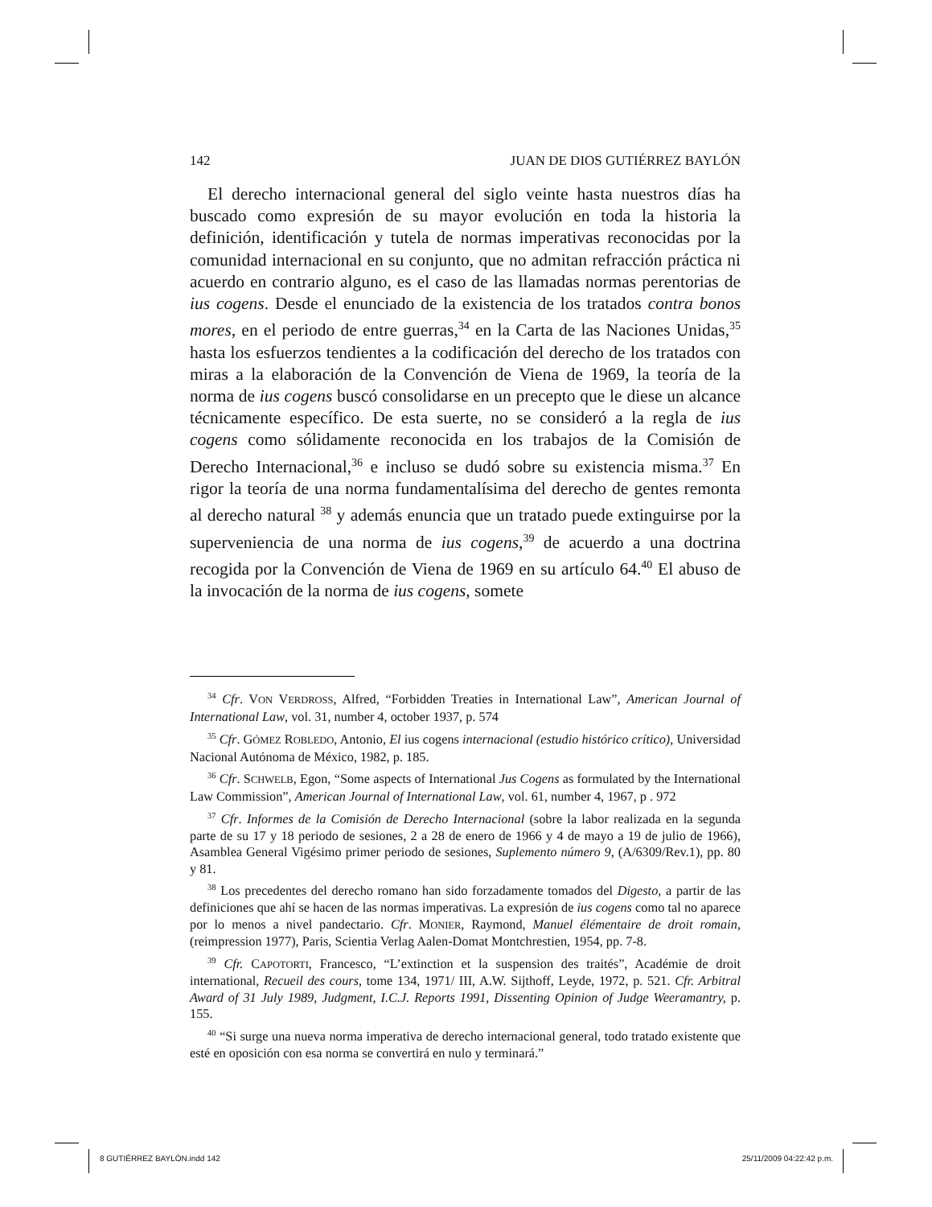142 JUAN DE DIOS GUTIÉRREZ BAYLÓN
El derecho internacional general del siglo veinte hasta nuestros días ha buscado como expresión de su mayor evolución en toda la historia la definición, identificación y tutela de normas imperativas reconocidas por la comunidad internacional en su conjunto, que no admitan refracción práctica ni acuerdo en contrario alguno, es el caso de las llamadas normas perentorias de ius cogens. Desde el enunciado de la existencia de los tratados contra bonos mores, en el periodo de entre guerras,<sup>34</sup> en la Carta de las Naciones Unidas,<sup>35</sup> hasta los esfuerzos tendientes a la codificación del derecho de los tratados con miras a la elaboración de la Convención de Viena de 1969, la teoría de la norma de ius cogens buscó consolidarse en un precepto que le diese un alcance técnicamente específico. De esta suerte, no se consideró a la regla de ius cogens como sólidamente reconocida en los trabajos de la Comisión de Derecho Internacional,<sup>36</sup> e incluso se dudó sobre su existencia misma.<sup>37</sup> En rigor la teoría de una norma fundamentalísima del derecho de gentes remonta al derecho natural <sup>38</sup> y además enuncia que un tratado puede extinguirse por la superveniencia de una norma de ius cogens,<sup>39</sup> de acuerdo a una doctrina recogida por la Convención de Viena de 1969 en su artículo 64.<sup>40</sup> El abuso de la invocación de la norma de ius cogens, somete
<sup>34</sup> Cfr. VON VERDROSS, Alfred, “Forbidden Treaties in International Law”, American Journal of International Law, vol. 31, number 4, october 1937, p. 574
<sup>35</sup> Cfr. GÓMEZ ROBLEDO, Antonio, El ius cogens internacional (estudio histórico crítico), Universidad Nacional Autónoma de México, 1982, p. 185.
<sup>36</sup> Cfr. SCHWELB, Egon, “Some aspects of International Jus Cogens as formulated by the International Law Commission”, American Journal of International Law, vol. 61, number 4, 1967, p . 972
<sup>37</sup> Cfr. Informes de la Comisión de Derecho Internacional (sobre la labor realizada en la segunda parte de su 17 y 18 periodo de sesiones, 2 a 28 de enero de 1966 y 4 de mayo a 19 de julio de 1966), Asamblea General Vigésimo primer periodo de sesiones, Suplemento número 9, (A/6309/Rev.1), pp. 80 y 81.
<sup>38</sup> Los precedentes del derecho romano han sido forzadamente tomados del Digesto, a partir de las definiciones que ahí se hacen de las normas imperativas. La expresión de ius cogens como tal no aparece por lo menos a nivel pandectario. Cfr. MONIER, Raymond, Manuel élémentaire de droit romain, (reimpression 1977), Paris, Scientia Verlag Aalen-Domat Montchrestien, 1954, pp. 7-8.
<sup>39</sup> Cfr. CAPOTORTI, Francesco, “L’extinction et la suspension des traités”, Académie de droit international, Recueil des cours, tome 134, 1971/ III, A.W. Sijthoff, Leyde, 1972, p. 521. Cfr. Arbitral Award of 31 July 1989, Judgment, I.C.J. Reports 1991, Dissenting Opinion of Judge Weeramantry, p. 155.
<sup>40</sup> “Si surge una nueva norma imperativa de derecho internacional general, todo tratado existente que esté en oposición con esa norma se convertirá en nulo y terminará.”
8 GUTIÉRREZ BAYLÓN.indd 142 25/11/2009 04:22:42 p.m.